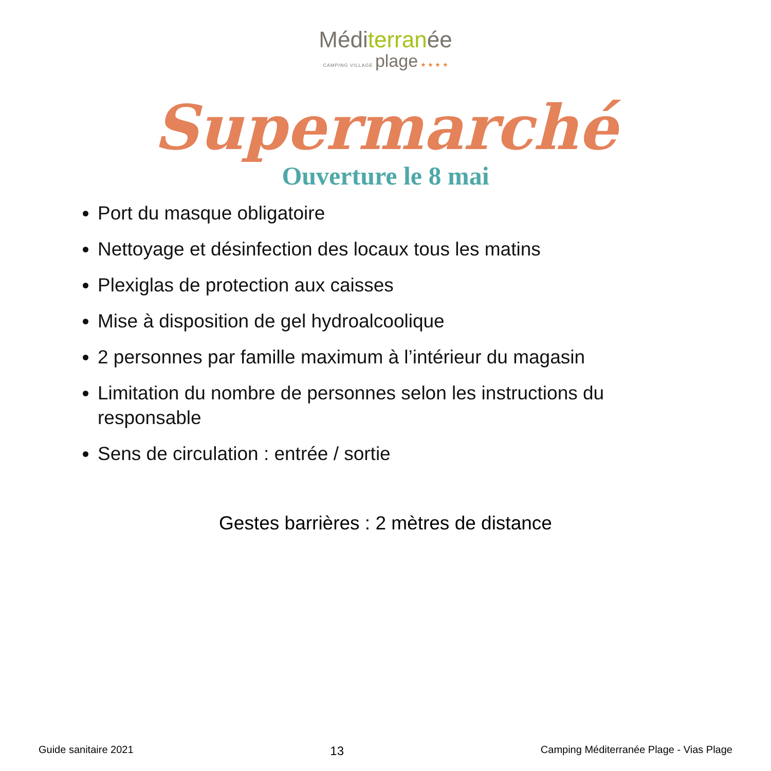Méditerranée
CAMPING VILLAGE plage ★ ★ ★ ★
Supermarché
Ouverture le 8 mai
Port du masque obligatoire
Nettoyage et désinfection des locaux tous les matins
Plexiglas de protection aux caisses
Mise à disposition de gel hydroalcoolique
2 personnes par famille maximum à l’intérieur du magasin
Limitation du nombre de personnes selon les instructions du responsable
Sens de circulation : entrée / sortie
Gestes barrières : 2 mètres de distance
Guide sanitaire 2021 13 Camping Méditerranée Plage - Vias Plage